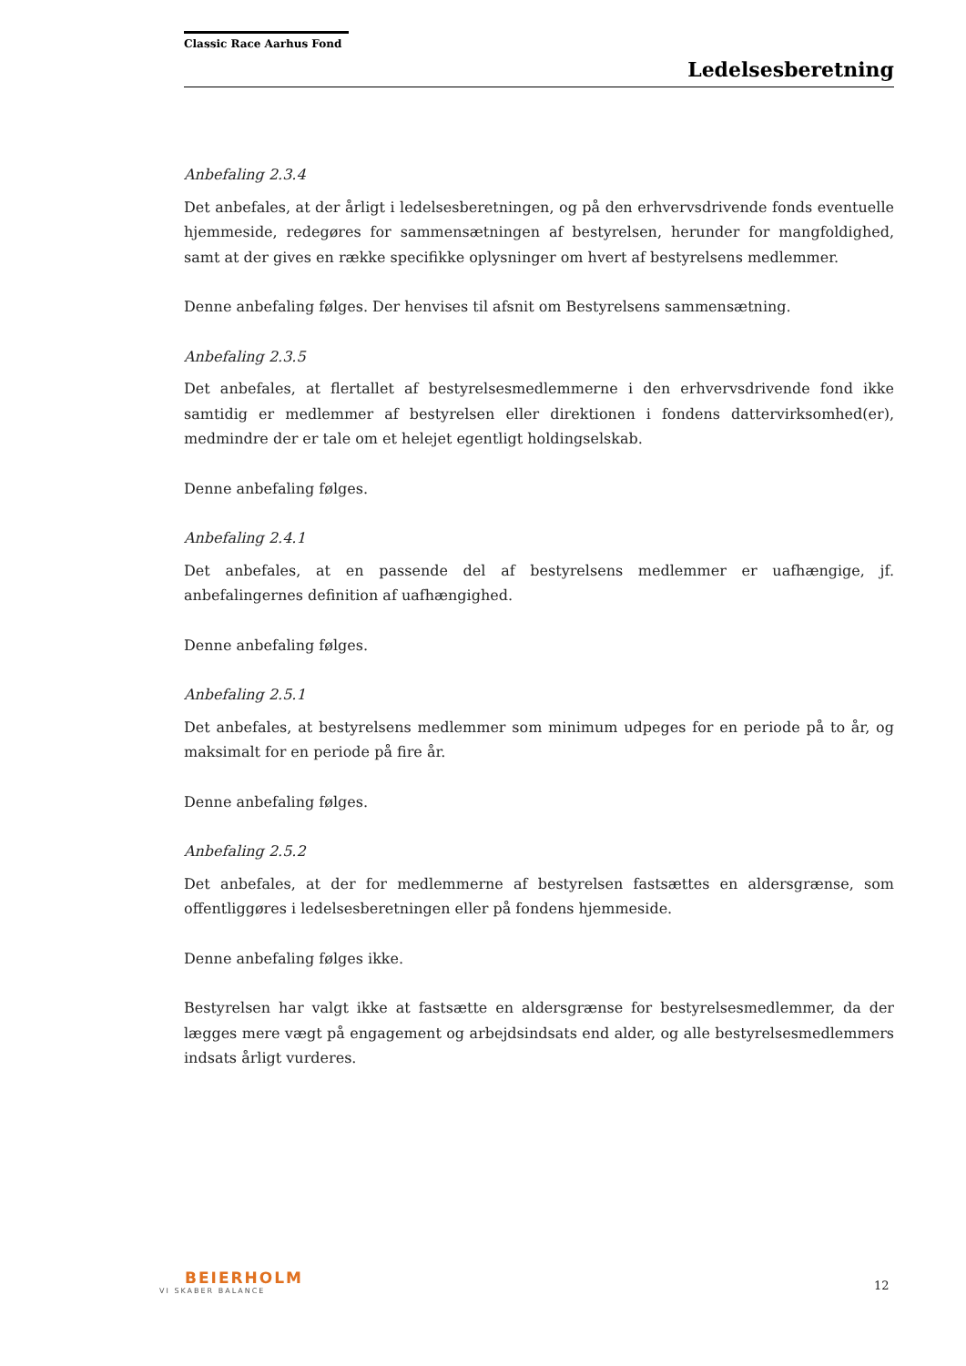Classic Race Aarhus Fond
Ledelsesberetning
Anbefaling 2.3.4
Det anbefales, at der årligt i ledelsesberetningen, og på den erhvervsdrivende fonds eventuelle hjemmeside, redegøres for sammensætningen af bestyrelsen, herunder for mangfoldighed, samt at der gives en række specifikke oplysninger om hvert af bestyrelsens medlemmer.
Denne anbefaling følges. Der henvises til afsnit om Bestyrelsens sammensætning.
Anbefaling 2.3.5
Det anbefales, at flertallet af bestyrelsesmedlemmerne i den erhvervsdrivende fond ikke samtidig er medlemmer af bestyrelsen eller direktionen i fondens dattervirksomhed(er), medmindre der er tale om et helejet egentligt holdingselskab.
Denne anbefaling følges.
Anbefaling 2.4.1
Det anbefales, at en passende del af bestyrelsens medlemmer er uafhængige, jf. anbefalingernes definition af uafhængighed.
Denne anbefaling følges.
Anbefaling 2.5.1
Det anbefales, at bestyrelsens medlemmer som minimum udpeges for en periode på to år, og maksimalt for en periode på fire år.
Denne anbefaling følges.
Anbefaling 2.5.2
Det anbefales, at der for medlemmerne af bestyrelsen fastsættes en aldersgrænse, som offentliggøres i ledelsesberetningen eller på fondens hjemmeside.
Denne anbefaling følges ikke.
Bestyrelsen har valgt ikke at fastsætte en aldersgrænse for bestyrelsesmedlemmer, da der lægges mere vægt på engagement og arbejdsindsats end alder, og alle bestyrelsesmedlemmers indsats årligt vurderes.
BEIERHOLM
VI SKABER BALANCE
12